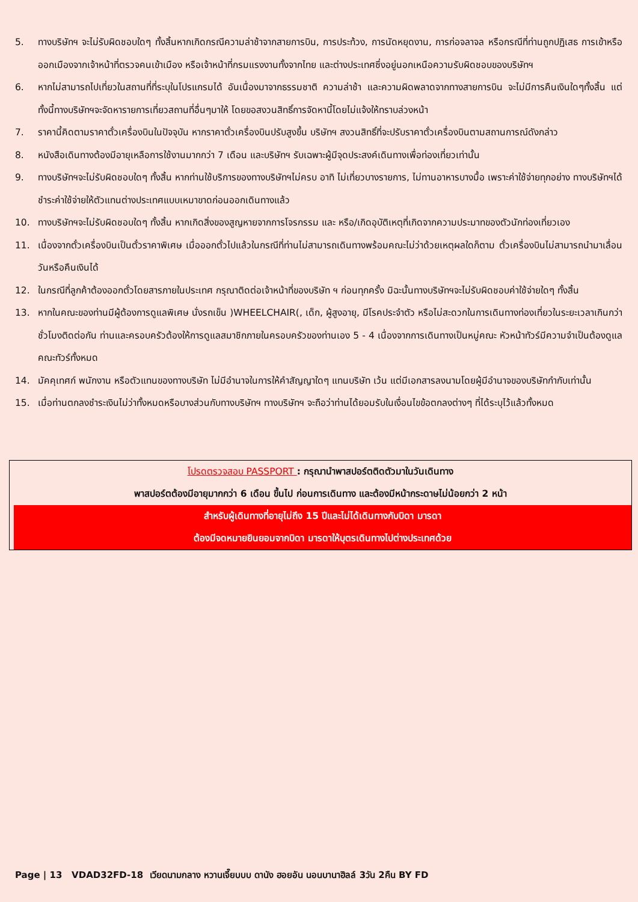5. ทางบริษัทฯ จะไม่รับผิดชอบใดๆ ทั้งสิ้นหากเกิดกรณีความล่าช้าจากสายการบิน, การประท้วง, การนัดหยุดงาน, การก่อจลาจล หรือกรณีที่ท่านถูกปฏิเสธ การเข้าหรือออกเมืองจากเจ้าหน้าที่ตรวจคนเข้าเมือง หรือเจ้าหน้าที่กรมแรงงานทั้งจากไทย และต่างประเทศซึ่งอยู่นอกเหนือความรับผิดชอบของบริษัทฯ
6. หากไม่สามารถไปเที่ยวในสถานที่ที่ระบุในโปรแกรมได้ อันเนื่องมาจากธรรมชาติ ความล่าช้า และความผิดพลาดจากทางสายการบิน จะไม่มีการคืนเงินใดๆทั้งสิ้น แต่ทั้งนี้ทางบริษัทฯจะจัดหารายการเที่ยวสถานที่อื่นๆมาให้ โดยขอสงวนสิทธิ์การจัดหานี้โดยไม่แจ้งให้ทราบล่วงหน้า
7. ราคานี้คิดตามราคาตั๋วเครื่องบินในปัจจุบัน หากราคาตั๋วเครื่องบินปรับสูงขึ้น บริษัทฯ สงวนสิทธิ์ที่จะปรับราคาตั๋วเครื่องบินตามสถานการณ์ดังกล่าว
8. หนังสือเดินทางต้องมีอายุเหลือการใช้งานมากกว่า 7 เดือน และบริษัทฯ รับเฉพาะผู้มีจุดประสงค์เดินทางเพื่อท่องเที่ยวเท่านั้น
9. ทางบริษัทฯจะไม่รับผิดชอบใดๆ ทั้งสิ้น หากท่านใช้บริการของทางบริษัทฯไม่ครบ อาทิ ไม่เที่ยวบางรายการ, ไม่ทานอาหารบางมื้อ เพราะค่าใช้จ่ายทุกอย่าง ทางบริษัทฯได้ชำระค่าใช้จ่ายให้ตัวแทนต่างประเทศแบบเหมาขาดก่อนออกเดินทางแล้ว
10. ทางบริษัทฯจะไม่รับผิดชอบใดๆ ทั้งสิ้น หากเกิดสิ่งของสูญหายจากการโจรกรรม และ หรือ/เกิดอุบัติเหตุที่เกิดจากความประมาทของตัวนักท่องเที่ยวเอง
11. เนื่องจากตั๋วเครื่องบินเป็นตั๋วราคาพิเศษ เมื่อออกตั๋วไปแล้วในกรณีที่ท่านไม่สามารถเดินทางพร้อมคณะไม่ว่าด้วยเหตุผลใดก็ตาม ตั๋วเครื่องบินไม่สามารถนำมาเลื่อนวันหรือคืนเงินได้
12. ในกรณีที่ลูกค้าต้องออกตั๋วโดยสารภายในประเทศ กรุณาติดต่อเจ้าหน้าที่ของบริษัท ฯ ก่อนทุกครั้ง มิฉะนั้นทางบริษัทฯจะไม่รับผิดชอบค่าใช้จ่ายใดๆ ทั้งสิ้น
13. หากในคณะของท่านมีผู้ต้องการดูแลพิเศษ นั่งรถเข็น )WHEELCHAIR(, เด็ก, ผู้สูงอายุ, มีโรคประจำตัว หรือไม่สะดวกในการเดินทางท่องเที่ยวในระยะเวลาเกินกว่า ชั่วโมงติดต่อกัน ท่านและครอบครัวต้องให้การดูแลสมาชิกภายในครอบครัวของท่านเอง 5 - 4 เนื่องจากการเดินทางเป็นหมู่คณะ หัวหน้าทัวร์มีความจำเป็นต้องดูแลคณะทัวร์ทั้งหมด
14. มัคคุเทศก์ พนักงาน หรือตัวแทนของทางบริษัท ไม่มีอำนาจในการให้คำสัญญาใดๆ แทนบริษัท เว้น แต่มีเอกสารลงนามโดยผู้มีอำนาจของบริษัทกำกับเท่านั้น
15. เมื่อท่านตกลงชำระเงินไม่ว่าทั้งหมดหรือบางส่วนกับทางบริษัทฯ ทางบริษัทฯ จะถือว่าท่านได้ยอมรับในเงื่อนไขข้อตกลงต่างๆ ที่ได้ระบุไว้แล้วทั้งหมด
โปรดตรวจสอบ PASSPORT : กรุณานำพาสปอร์ตติดตัวมาในวันเดินทาง
พาสปอร์ตต้องมีอายุมากกว่า 6 เดือน ขึ้นไป ก่อนการเดินทาง และต้องมีหน้ากระดาษไม่น้อยกว่า 2 หน้า
สำหรับผู้เดินทางที่อายุไม่ถึง 15 ปีและไม่ได้เดินทางกับบิดา มารดา
ต้องมีจดหมายยินยอมจากบิดา มารดาให้บุตรเดินทางไปต่างประเทศด้วย
Page | 13 VDAD32FD-18 เวียดนามกลาง หวานเจี๊ยบบบ ดานัง ฮอยอัน นอนบานาฮิลล์ 3วัน 2คืน BY FD